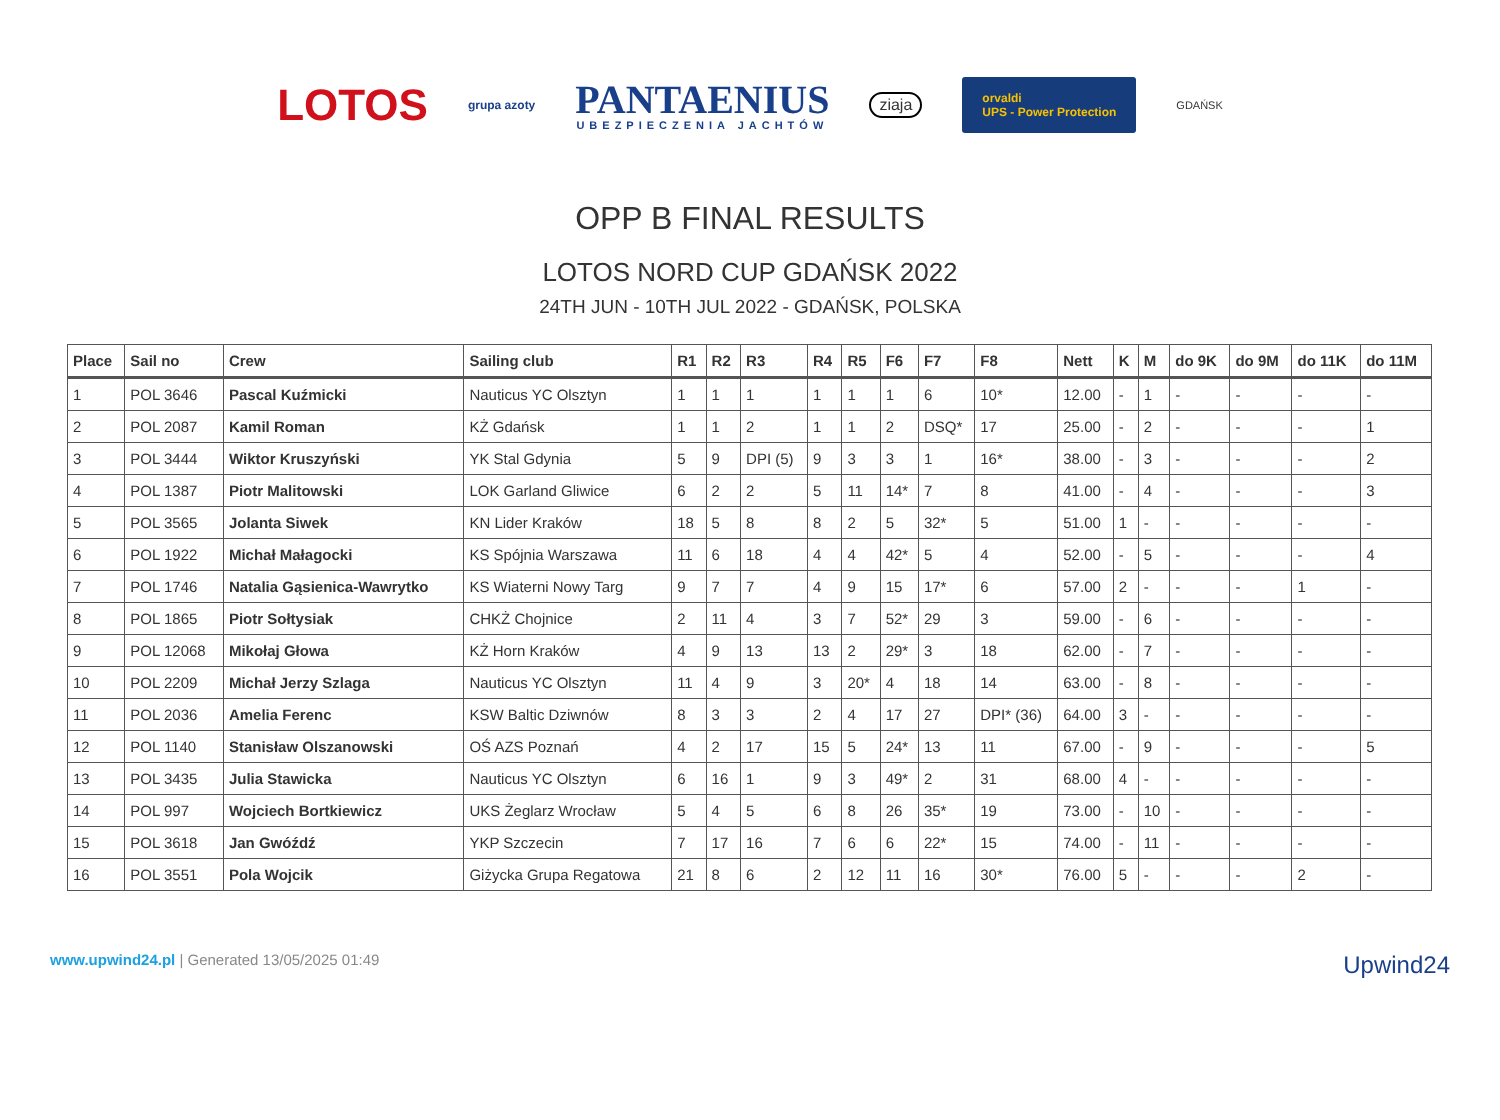LOTOS grupa azoty PANTAENIUS
UBEZPIECZENIA JACHTÓW ziaja orvaldi
UPS - Power Protection GDAŃSK
OPP B FINAL RESULTS
LOTOS NORD CUP GDAŃSK 2022
24TH JUN - 10TH JUL 2022 - GDAŃSK, POLSKA
| Place | Sail no | Crew | Sailing club | R1 | R2 | R3 | R4 | R5 | F6 | F7 | F8 | Nett | K | M | do 9K | do 9M | do 11K | do 11M |
| --- | --- | --- | --- | --- | --- | --- | --- | --- | --- | --- | --- | --- | --- | --- | --- | --- | --- | --- |
| 1 | POL 3646 | Pascal Kuźmicki | Nauticus YC Olsztyn | 1 | 1 | 1 | 1 | 1 | 1 | 6 | 10* | 12.00 | - | 1 | - | - | - | - |
| 2 | POL 2087 | Kamil Roman | KŻ Gdańsk | 1 | 1 | 2 | 1 | 1 | 2 | DSQ* | 17 | 25.00 | - | 2 | - | - | - | 1 |
| 3 | POL 3444 | Wiktor Kruszyński | YK Stal Gdynia | 5 | 9 | DPI (5) | 9 | 3 | 3 | 1 | 16* | 38.00 | - | 3 | - | - | - | 2 |
| 4 | POL 1387 | Piotr Malitowski | LOK Garland Gliwice | 6 | 2 | 2 | 5 | 11 | 14* | 7 | 8 | 41.00 | - | 4 | - | - | - | 3 |
| 5 | POL 3565 | Jolanta Siwek | KN Lider Kraków | 18 | 5 | 8 | 8 | 2 | 5 | 32* | 5 | 51.00 | 1 | - | - | - | - | - |
| 6 | POL 1922 | Michał Małagocki | KS Spójnia Warszawa | 11 | 6 | 18 | 4 | 4 | 42* | 5 | 4 | 52.00 | - | 5 | - | - | - | 4 |
| 7 | POL 1746 | Natalia Gąsienica-Wawrytko | KS Wiaterni Nowy Targ | 9 | 7 | 7 | 4 | 9 | 15 | 17* | 6 | 57.00 | 2 | - | - | - | 1 | - |
| 8 | POL 1865 | Piotr Sołtysiak | CHKŻ Chojnice | 2 | 11 | 4 | 3 | 7 | 52* | 29 | 3 | 59.00 | - | 6 | - | - | - | - |
| 9 | POL 12068 | Mikołaj Głowa | KŻ Horn Kraków | 4 | 9 | 13 | 13 | 2 | 29* | 3 | 18 | 62.00 | - | 7 | - | - | - | - |
| 10 | POL 2209 | Michał Jerzy Szlaga | Nauticus YC Olsztyn | 11 | 4 | 9 | 3 | 20* | 4 | 18 | 14 | 63.00 | - | 8 | - | - | - | - |
| 11 | POL 2036 | Amelia Ferenc | KSW Baltic Dziwnów | 8 | 3 | 3 | 2 | 4 | 17 | 27 | DPI* (36) | 64.00 | 3 | - | - | - | - | - |
| 12 | POL 1140 | Stanisław Olszanowski | OŚ AZS Poznań | 4 | 2 | 17 | 15 | 5 | 24* | 13 | 11 | 67.00 | - | 9 | - | - | - | 5 |
| 13 | POL 3435 | Julia Stawicka | Nauticus YC Olsztyn | 6 | 16 | 1 | 9 | 3 | 49* | 2 | 31 | 68.00 | 4 | - | - | - | - | - |
| 14 | POL 997 | Wojciech Bortkiewicz | UKS Żeglarz Wrocław | 5 | 4 | 5 | 6 | 8 | 26 | 35* | 19 | 73.00 | - | 10 | - | - | - | - |
| 15 | POL 3618 | Jan Gwóźdź | YKP Szczecin | 7 | 17 | 16 | 7 | 6 | 6 | 22* | 15 | 74.00 | - | 11 | - | - | - | - |
| 16 | POL 3551 | Pola Wojcik | Giżycka Grupa Regatowa | 21 | 8 | 6 | 2 | 12 | 11 | 16 | 30* | 76.00 | 5 | - | - | - | 2 | - |
www.upwind24.pl | Generated 13/05/2025 01:49 Upwind24